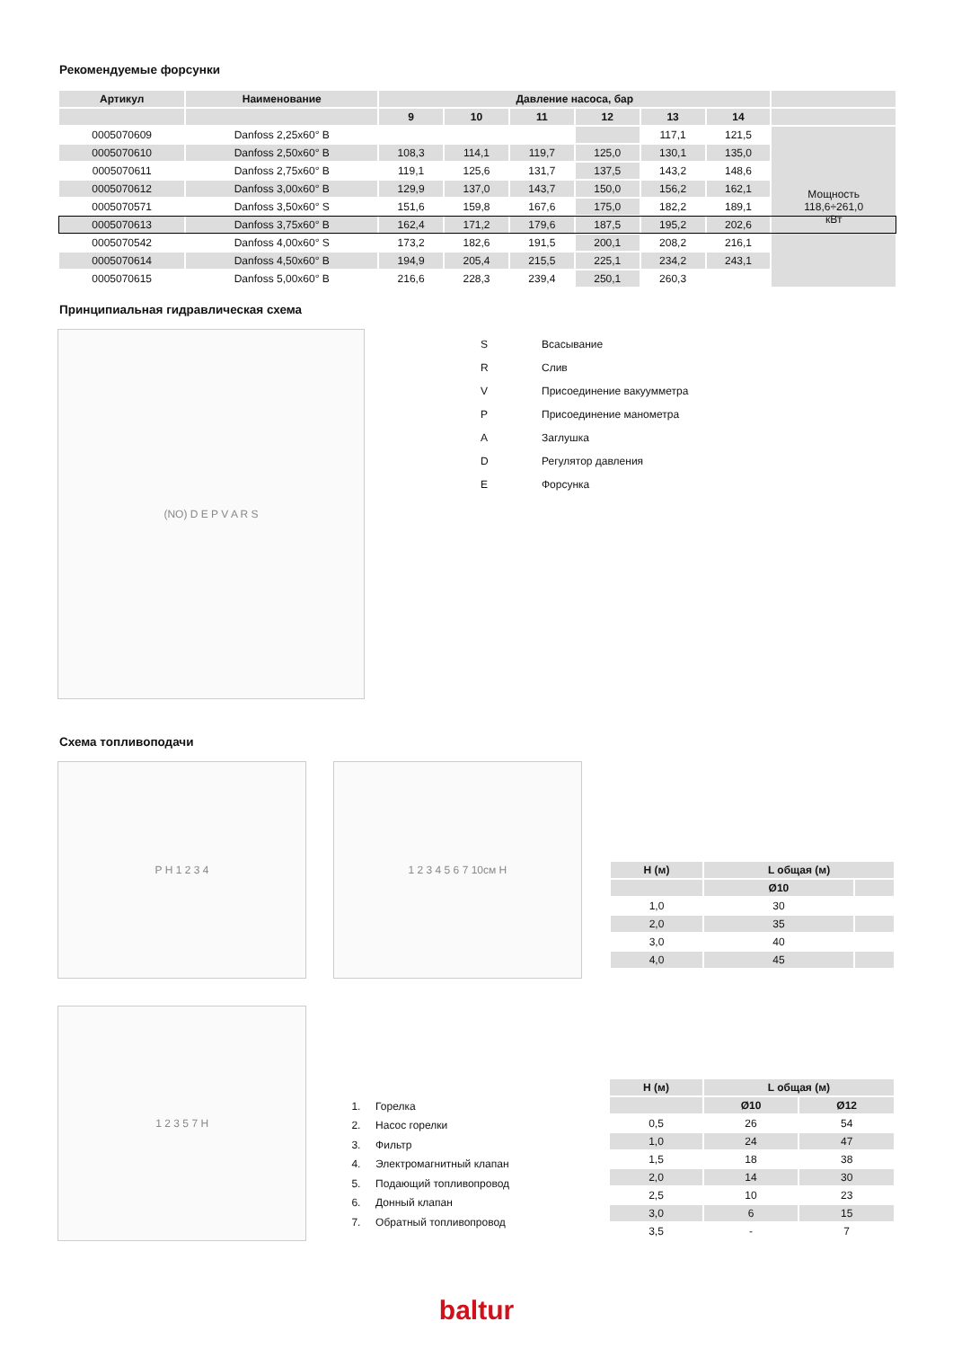Рекомендуемые форсунки
| Артикул | Наименование | Давление насоса, бар | | | | | | |
| --- | --- | --- | --- | --- | --- | --- | --- | --- |
| | | 9 | 10 | 11 | 12 | 13 | 14 | |
| 0005070609 | Danfoss 2,25x60° B | | | | | 117,1 | 121,5 | Мощность 118,6÷261,0 кВт |
| 0005070610 | Danfoss 2,50x60° B | 108,3 | 114,1 | 119,7 | 125,0 | 130,1 | 135,0 | |
| 0005070611 | Danfoss 2,75x60° B | 119,1 | 125,6 | 131,7 | 137,5 | 143,2 | 148,6 | |
| 0005070612 | Danfoss 3,00x60° B | 129,9 | 137,0 | 143,7 | 150,0 | 156,2 | 162,1 | |
| 0005070571 | Danfoss 3,50x60° S | 151,6 | 159,8 | 167,6 | 175,0 | 182,2 | 189,1 | |
| 0005070613 | Danfoss 3,75x60° B | 162,4 | 171,2 | 179,6 | 187,5 | 195,2 | 202,6 | |
| 0005070542 | Danfoss 4,00x60° S | 173,2 | 182,6 | 191,5 | 200,1 | 208,2 | 216,1 | |
| 0005070614 | Danfoss 4,50x60° B | 194,9 | 205,4 | 215,5 | 225,1 | 234,2 | 243,1 | |
| 0005070615 | Danfoss 5,00x60° B | 216,6 | 228,3 | 239,4 | 250,1 | 260,3 | | |
Принципиальная гидравлическая схема
(NO) D E P V A R S
| S | Всасывание |
| R | Слив |
| V | Присоединение вакуумметра |
| P | Присоединение манометра |
| A | Заглушка |
| D | Регулятор давления |
| E | Форсунка |
Схема топливоподачи
P H 1 2 3 4
1 2 3 4 5 6 7 10см H
| H (м) | L общая (м) | |
| --- | --- | --- |
| | Ø10 | |
| 1,0 | 30 | |
| 2,0 | 35 | |
| 3,0 | 40 | |
| 4,0 | 45 | |
1 2 3 5 7 H
1. Горелка
2. Насос горелки
3. Фильтр
4. Электромагнитный клапан
5. Подающий топливопровод
6. Донный клапан
7. Обратный топливопровод
| H (м) | L общая (м) | |
| --- | --- | --- |
| | Ø10 | Ø12 |
| 0,5 | 26 | 54 |
| 1,0 | 24 | 47 |
| 1,5 | 18 | 38 |
| 2,0 | 14 | 30 |
| 2,5 | 10 | 23 |
| 3,0 | 6 | 15 |
| 3,5 | - | 7 |
baltur